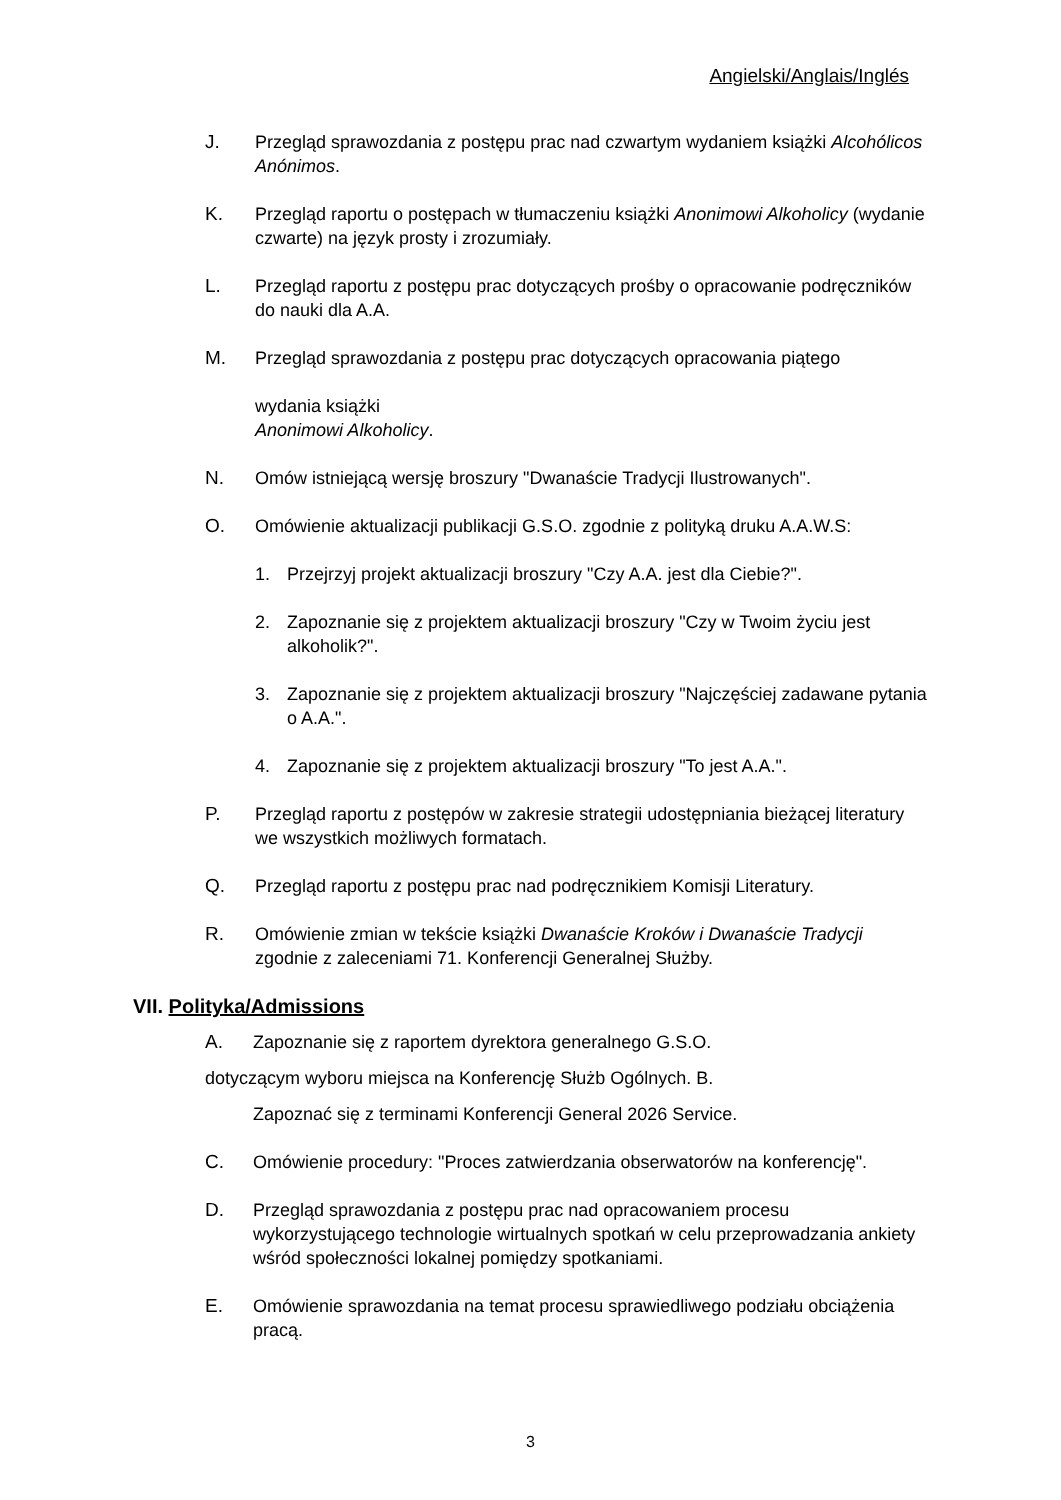Angielski/Anglais/Inglés
J. Przegląd sprawozdania z postępu prac nad czwartym wydaniem książki Alcohólicos Anónimos.
K. Przegląd raportu o postępach w tłumaczeniu książki Anonimowi Alkoholicy (wydanie czwarte) na język prosty i zrozumiały.
L. Przegląd raportu z postępu prac dotyczących prośby o opracowanie podręczników do nauki dla A.A.
M. Przegląd sprawozdania z postępu prac dotyczących opracowania piątego
wydania książki
Anonimowi Alkoholicy.
N. Omów istniejącą wersję broszury "Dwanaście Tradycji Ilustrowanych".
O. Omówienie aktualizacji publikacji G.S.O. zgodnie z polityką druku A.A.W.S:
1. Przejrzyj projekt aktualizacji broszury "Czy A.A. jest dla Ciebie?".
2. Zapoznanie się z projektem aktualizacji broszury "Czy w Twoim życiu jest alkoholik?".
3. Zapoznanie się z projektem aktualizacji broszury "Najczęściej zadawane pytania o A.A.".
4. Zapoznanie się z projektem aktualizacji broszury "To jest A.A.".
P. Przegląd raportu z postępów w zakresie strategii udostępniania bieżącej literatury we wszystkich możliwych formatach.
Q. Przegląd raportu z postępu prac nad podręcznikiem Komisji Literatury.
R. Omówienie zmian w tekście książki Dwanaście Kroków i Dwanaście Tradycji zgodnie z zaleceniami 71. Konferencji Generalnej Służby.
VII. Polityka/Admissions
A. Zapoznanie się z raportem dyrektora generalnego G.S.O.
dotyczącym wyboru miejsca na Konferencję Służb Ogólnych. B.
Zapoznać się z terminami Konferencji General 2026 Service.
C. Omówienie procedury: "Proces zatwierdzania obserwatorów na konferencję".
D. Przegląd sprawozdania z postępu prac nad opracowaniem procesu wykorzystującego technologie wirtualnych spotkań w celu przeprowadzania ankiety wśród społeczności lokalnej pomiędzy spotkaniami.
E. Omówienie sprawozdania na temat procesu sprawiedliwego podziału obciążenia pracą.
3